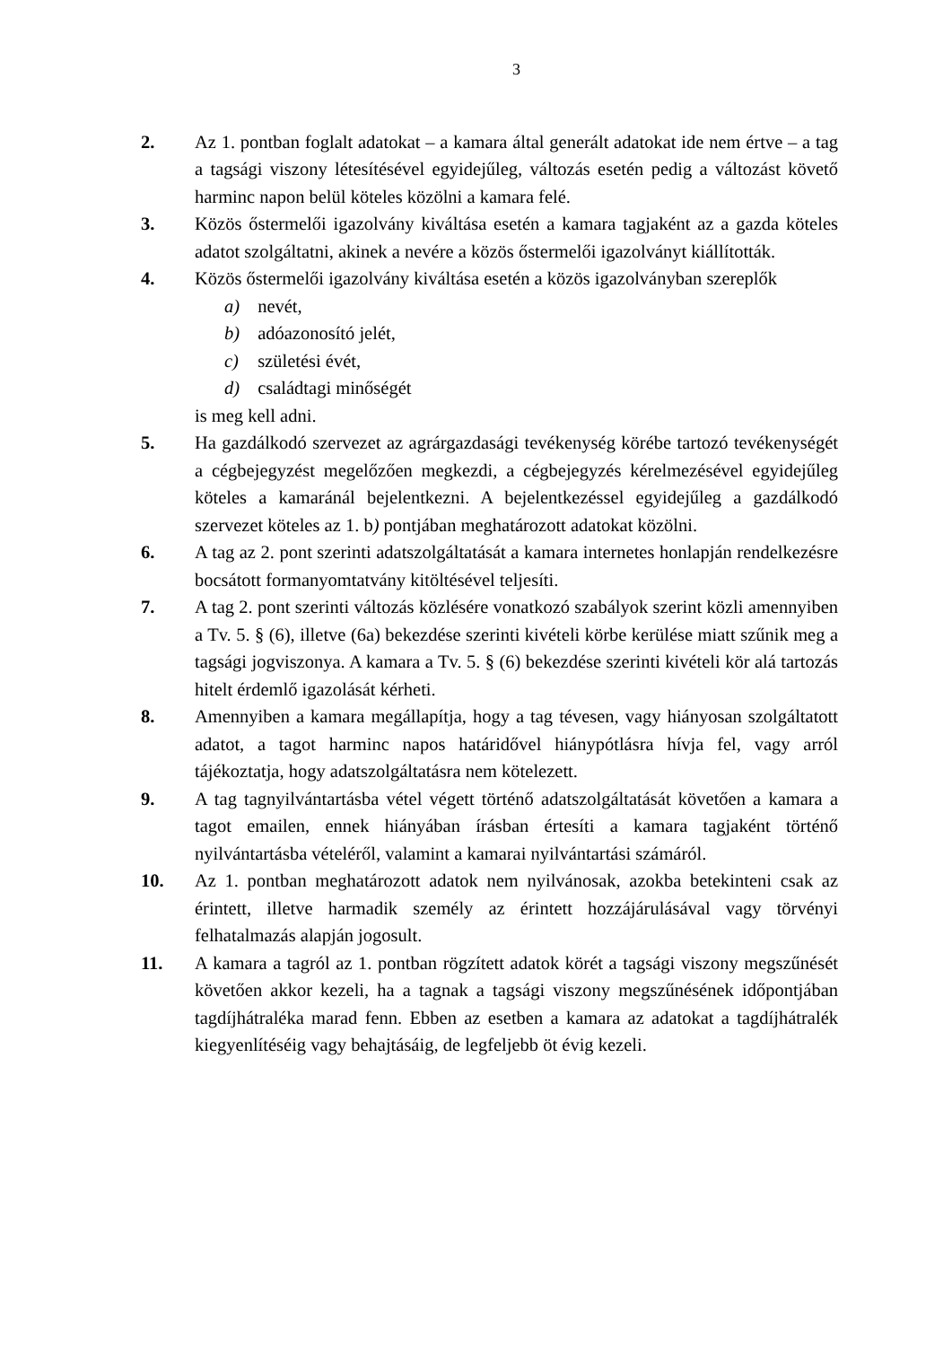3
2. Az 1. pontban foglalt adatokat – a kamara által generált adatokat ide nem értve – a tag a tagsági viszony létesítésével egyidejűleg, változás esetén pedig a változást követő harminc napon belül köteles közölni a kamara felé.
3. Közös őstermelői igazolvány kiváltása esetén a kamara tagjaként az a gazda köteles adatot szolgáltatni, akinek a nevére a közös őstermelői igazolványt kiállították.
4. Közös őstermelői igazolvány kiváltása esetén a közös igazolványban szereplők
a) nevét,
b) adóazonosító jelét,
c) születési évét,
d) családtagi minőségét
is meg kell adni.
5. Ha gazdálkodó szervezet az agrárgazdasági tevékenység körébe tartozó tevékenységét a cégbejegyzést megelőzően megkezdi, a cégbejegyzés kérelmezésével egyidejűleg köteles a kamaránál bejelentkezni. A bejelentkezéssel egyidejűleg a gazdálkodó szervezet köteles az 1. b) pontjában meghatározott adatokat közölni.
6. A tag az 2. pont szerinti adatszolgáltatását a kamara internetes honlapján rendelkezésre bocsátott formanyomtatvány kitöltésével teljesíti.
7. A tag 2. pont szerinti változás közlésére vonatkozó szabályok szerint közli amennyiben a Tv. 5. § (6), illetve (6a) bekezdése szerinti kivételi körbe kerülése miatt szűnik meg a tagsági jogviszonya. A kamara a Tv. 5. § (6) bekezdése szerinti kivételi kör alá tartozás hitelt érdemlő igazolását kérheti.
8. Amennyiben a kamara megállapítja, hogy a tag tévesen, vagy hiányosan szolgáltatott adatot, a tagot harminc napos határidővel hiánypótlásra hívja fel, vagy arról tájékoztatja, hogy adatszolgáltatásra nem kötelezett.
9. A tag tagnyilvántartásba vétel végett történő adatszolgáltatását követően a kamara a tagot emailen, ennek hiányában írásban értesíti a kamara tagjaként történő nyilvántartásba vételéről, valamint a kamarai nyilvántartási számáról.
10. Az 1. pontban meghatározott adatok nem nyilvánosak, azokba betekinteni csak az érintett, illetve harmadik személy az érintett hozzájárulásával vagy törvényi felhatalmazás alapján jogosult.
11. A kamara a tagról az 1. pontban rögzített adatok körét a tagsági viszony megszűnését követően akkor kezeli, ha a tagnak a tagsági viszony megszűnésének időpontjában tagdíjhátraléka marad fenn. Ebben az esetben a kamara az adatokat a tagdíjhátralék kiegyenlítéséig vagy behajtásáig, de legfeljebb öt évig kezeli.